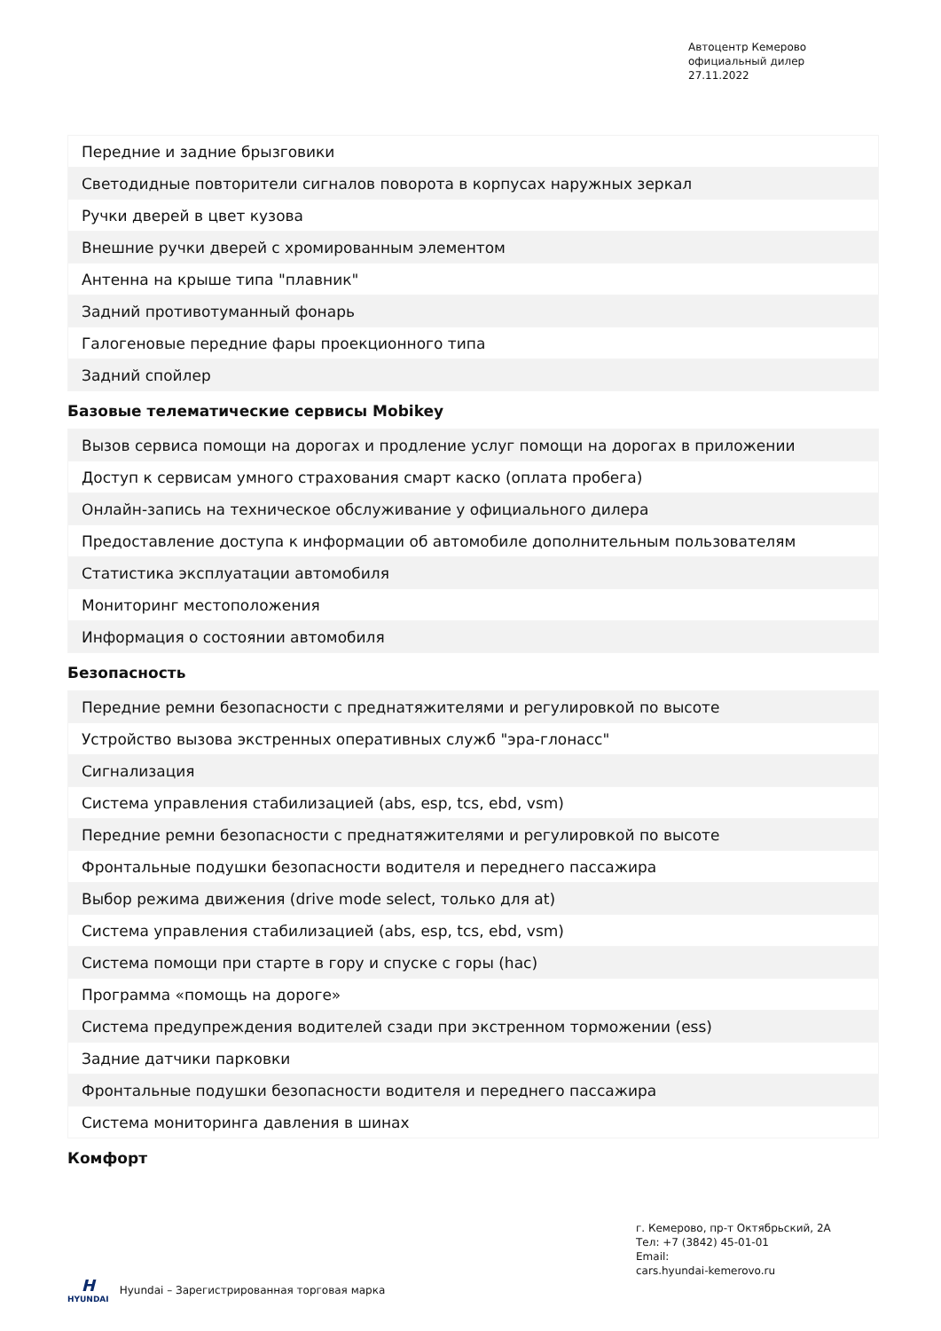Автоцентр Кемерово
официальный дилер
27.11.2022
| Передние и задние брызговики |
| Светодидные повторители сигналов поворота в корпусах наружных зеркал |
| Ручки дверей в цвет кузова |
| Внешние ручки дверей с хромированным элементом |
| Антенна на крыше типа "плавник" |
| Задний противотуманный фонарь |
| Галогеновые передние фары проекционного типа |
| Задний спойлер |
Базовые телематические сервисы Mobikey
| Вызов сервиса помощи на дорогах и продление услуг помощи на дорогах в приложении |
| Доступ к сервисам умного страхования смарт каско (оплата пробега) |
| Онлайн-запись на техническое обслуживание у официального дилера |
| Предоставление доступа к информации об автомобиле дополнительным пользователям |
| Статистика эксплуатации автомобиля |
| Мониторинг местоположения |
| Информация о состоянии автомобиля |
Безопасность
| Передние ремни безопасности с преднатяжителями и регулировкой по высоте |
| Устройство вызова экстренных оперативных служб "эра-глонасс" |
| Сигнализация |
| Система управления стабилизацией (abs, esp, tcs, ebd, vsm) |
| Передние ремни безопасности с преднатяжителями и регулировкой по высоте |
| Фронтальные подушки безопасности водителя и переднего пассажира |
| Выбор режима движения (drive mode select, только для at) |
| Система управления стабилизацией (abs, esp, tcs, ebd, vsm) |
| Система помощи при старте в гору и спуске с горы (hac) |
| Программа «помощь на дороге» |
| Система предупреждения водителей сзади при экстренном торможении (ess) |
| Задние датчики парковки |
| Фронтальные подушки безопасности водителя и переднего пассажира |
| Система мониторинга давления в шинах |
Комфорт
г. Кемерово, пр-т Октябрьский, 2А
Тел: +7 (3842) 45-01-01
Email:
cars.hyundai-kemerovo.ru
H
HYUNDAI
Hyundai – Зарегистрированная торговая марка